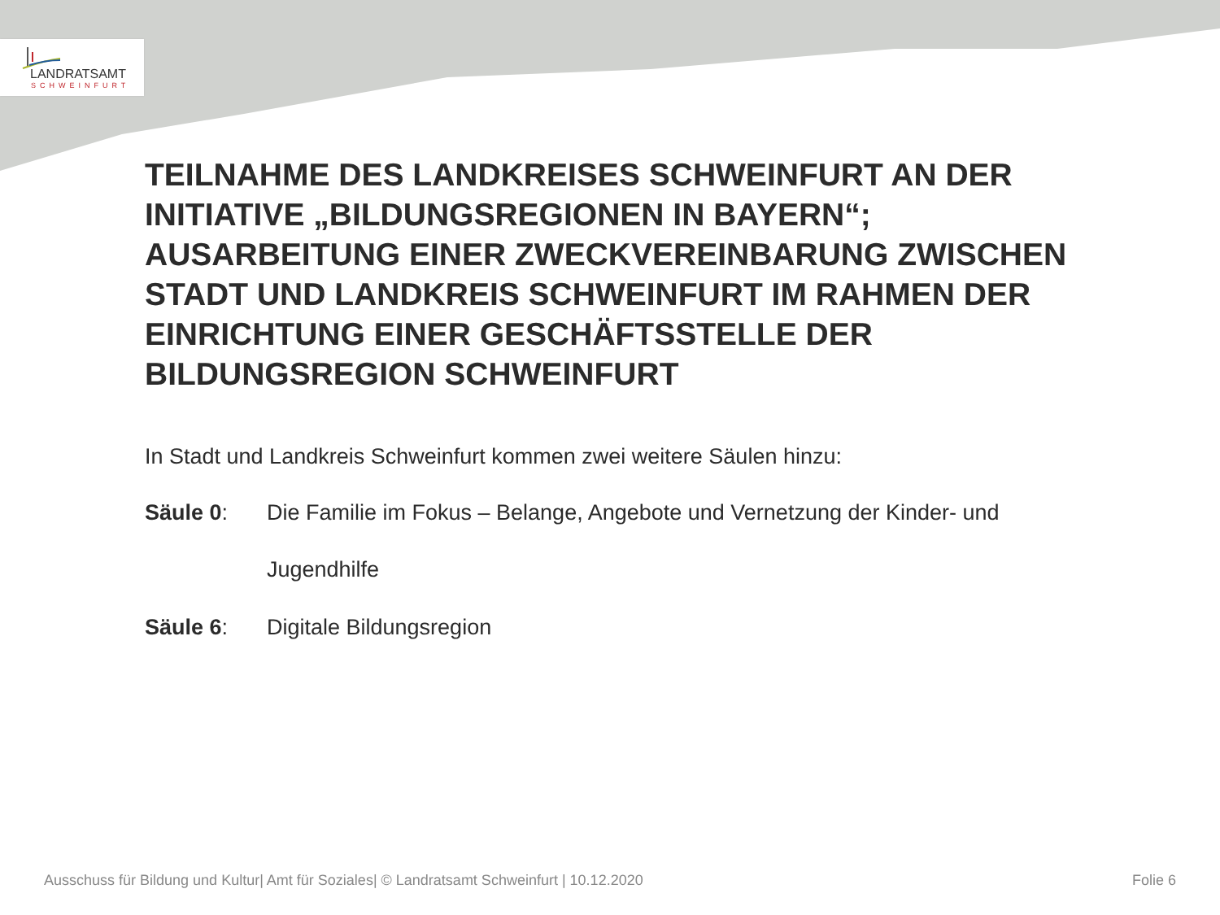LANDRATSAMT
SCHWEINFURT
TEILNAHME DES LANDKREISES SCHWEINFURT AN DER INITIATIVE „BILDUNGSREGIONEN IN BAYERN“; AUSARBEITUNG EINER ZWECKVEREINBARUNG ZWISCHEN STADT UND LANDKREIS SCHWEINFURT IM RAHMEN DER EINRICHTUNG EINER GESCHÄFTSSTELLE DER BILDUNGSREGION SCHWEINFURT
In Stadt und Landkreis Schweinfurt kommen zwei weitere Säulen hinzu:
Säule 0: Die Familie im Fokus – Belange, Angebote und Vernetzung der Kinder- und
Jugendhilfe
Säule 6: Digitale Bildungsregion
Ausschuss für Bildung und Kultur| Amt für Soziales| © Landratsamt Schweinfurt | 10.12.2020 Folie 6